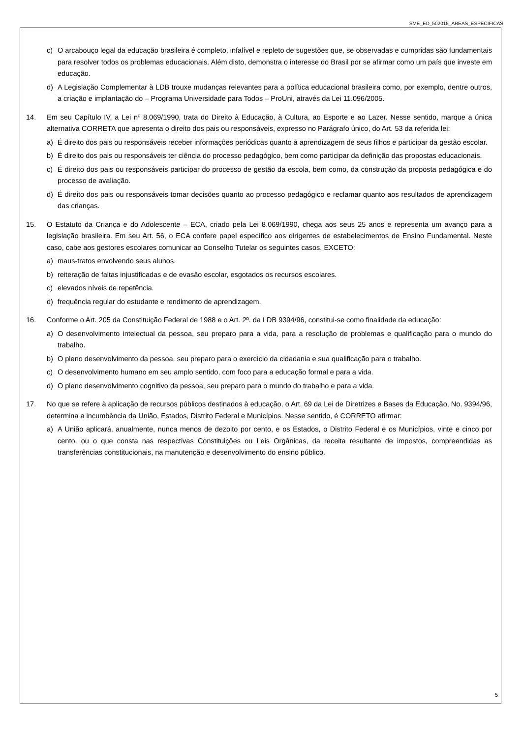SME_ED_502015_AREAS_ESPECIFICAS
c) O arcabouço legal da educação brasileira é completo, infalível e repleto de sugestões que, se observadas e cumpridas são fundamentais para resolver todos os problemas educacionais. Além disto, demonstra o interesse do Brasil por se afirmar como um país que investe em educação.
d) A Legislação Complementar à LDB trouxe mudanças relevantes para a política educacional brasileira como, por exemplo, dentre outros, a criação e implantação do – Programa Universidade para Todos – ProUni, através da Lei 11.096/2005.
14. Em seu Capítulo IV, a Lei nº 8.069/1990, trata do Direito à Educação, à Cultura, ao Esporte e ao Lazer. Nesse sentido, marque a única alternativa CORRETA que apresenta o direito dos pais ou responsáveis, expresso no Parágrafo único, do Art. 53 da referida lei:
a) É direito dos pais ou responsáveis receber informações periódicas quanto à aprendizagem de seus filhos e participar da gestão escolar.
b) É direito dos pais ou responsáveis ter ciência do processo pedagógico, bem como participar da definição das propostas educacionais.
c) É direito dos pais ou responsáveis participar do processo de gestão da escola, bem como, da construção da proposta pedagógica e do processo de avaliação.
d) É direito dos pais ou responsáveis tomar decisões quanto ao processo pedagógico e reclamar quanto aos resultados de aprendizagem das crianças.
15. O Estatuto da Criança e do Adolescente – ECA, criado pela Lei 8.069/1990, chega aos seus 25 anos e representa um avanço para a legislação brasileira. Em seu Art. 56, o ECA confere papel específico aos dirigentes de estabelecimentos de Ensino Fundamental. Neste caso, cabe aos gestores escolares comunicar ao Conselho Tutelar os seguintes casos, EXCETO:
a) maus-tratos envolvendo seus alunos.
b) reiteração de faltas injustificadas e de evasão escolar, esgotados os recursos escolares.
c) elevados níveis de repetência.
d) frequência regular do estudante e rendimento de aprendizagem.
16. Conforme o Art. 205 da Constituição Federal de 1988 e o Art. 2º. da LDB 9394/96, constitui-se como finalidade da educação:
a) O desenvolvimento intelectual da pessoa, seu preparo para a vida, para a resolução de problemas e qualificação para o mundo do trabalho.
b) O pleno desenvolvimento da pessoa, seu preparo para o exercício da cidadania e sua qualificação para o trabalho.
c) O desenvolvimento humano em seu amplo sentido, com foco para a educação formal e para a vida.
d) O pleno desenvolvimento cognitivo da pessoa, seu preparo para o mundo do trabalho e para a vida.
17. No que se refere à aplicação de recursos públicos destinados à educação, o Art. 69 da Lei de Diretrizes e Bases da Educação, No. 9394/96, determina a incumbência da União, Estados, Distrito Federal e Municípios. Nesse sentido, é CORRETO afirmar:
a) A União aplicará, anualmente, nunca menos de dezoito por cento, e os Estados, o Distrito Federal e os Municípios, vinte e cinco por cento, ou o que consta nas respectivas Constituições ou Leis Orgânicas, da receita resultante de impostos, compreendidas as transferências constitucionais, na manutenção e desenvolvimento do ensino público.
5